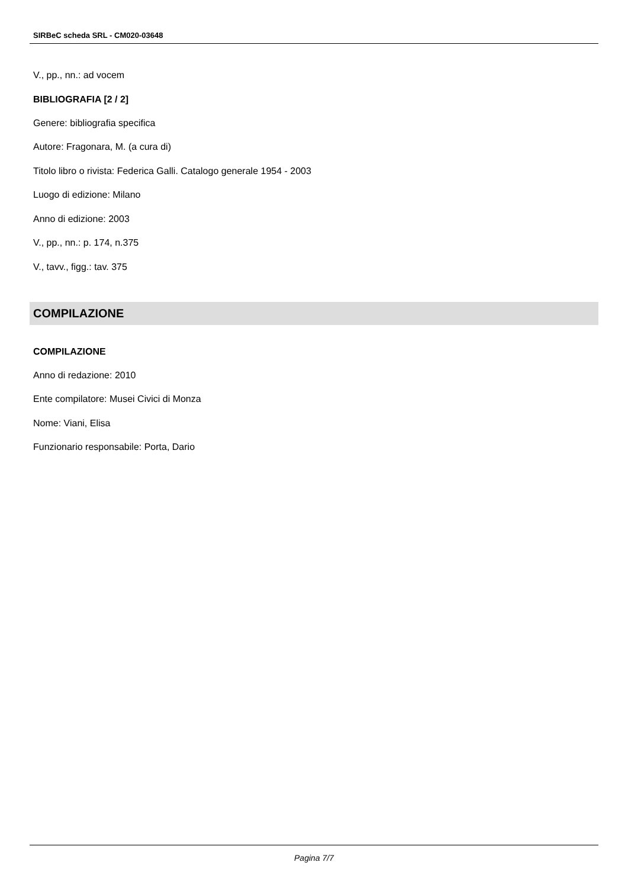SIRBeC scheda SRL - CM020-03648
V., pp., nn.: ad vocem
BIBLIOGRAFIA [2 / 2]
Genere: bibliografia specifica
Autore: Fragonara, M. (a cura di)
Titolo libro o rivista: Federica Galli. Catalogo generale 1954 - 2003
Luogo di edizione: Milano
Anno di edizione: 2003
V., pp., nn.: p. 174, n.375
V., tavv., figg.: tav. 375
COMPILAZIONE
COMPILAZIONE
Anno di redazione: 2010
Ente compilatore: Musei Civici di Monza
Nome: Viani, Elisa
Funzionario responsabile: Porta, Dario
Pagina 7/7